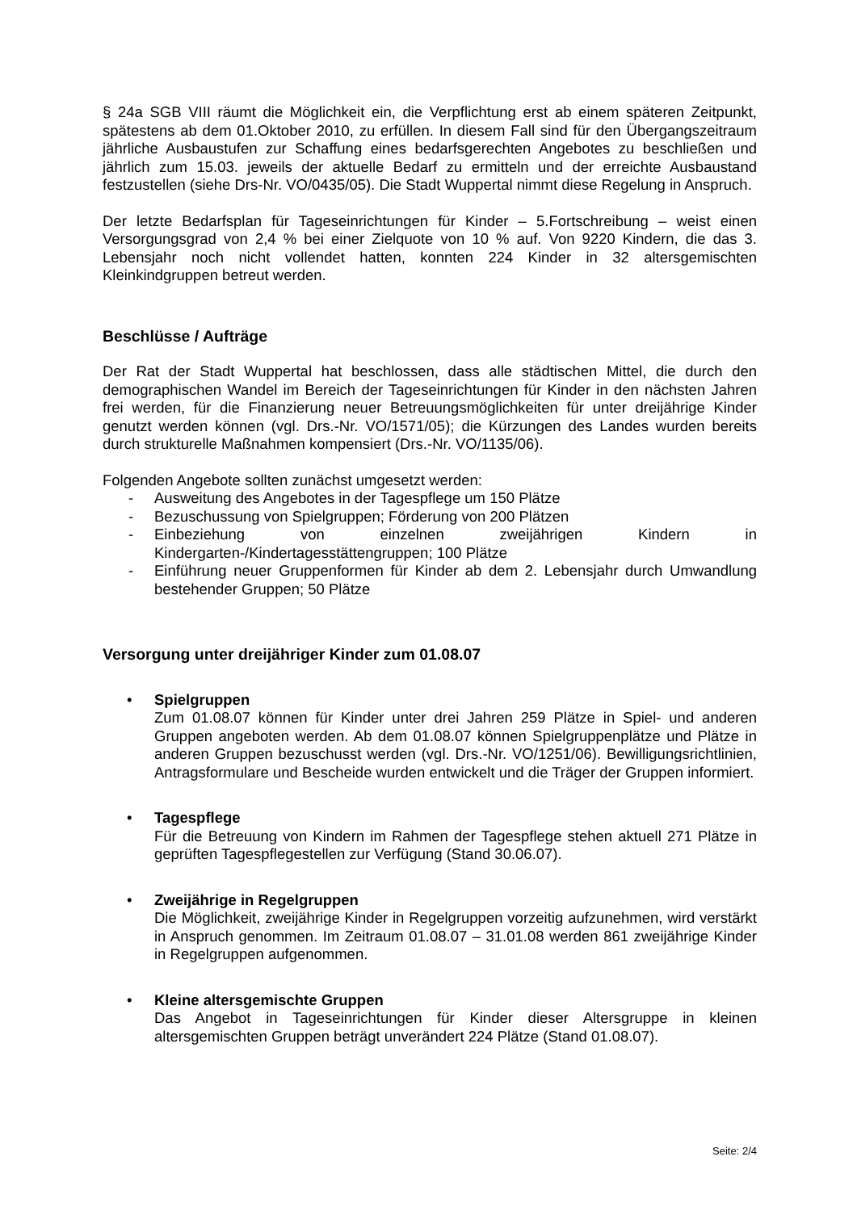§ 24a SGB VIII räumt die Möglichkeit ein, die Verpflichtung erst ab einem späteren Zeitpunkt, spätestens ab dem 01.Oktober 2010, zu erfüllen. In diesem Fall sind für den Übergangszeitraum jährliche Ausbaustufen zur Schaffung eines bedarfsgerechten Angebotes zu beschließen und jährlich zum 15.03. jeweils der aktuelle Bedarf zu ermitteln und der erreichte Ausbaustand festzustellen (siehe Drs-Nr. VO/0435/05). Die Stadt Wuppertal nimmt diese Regelung in Anspruch.
Der letzte Bedarfsplan für Tageseinrichtungen für Kinder – 5.Fortschreibung – weist einen Versorgungsgrad von 2,4 % bei einer Zielquote von 10 % auf. Von 9220 Kindern, die das 3. Lebensjahr noch nicht vollendet hatten, konnten 224 Kinder in 32 altersgemischten Kleinkindgruppen betreut werden.
Beschlüsse / Aufträge
Der Rat der Stadt Wuppertal hat beschlossen, dass alle städtischen Mittel, die durch den demographischen Wandel im Bereich der Tageseinrichtungen für Kinder in den nächsten Jahren frei werden, für die Finanzierung neuer Betreuungsmöglichkeiten für unter dreijährige Kinder genutzt werden können (vgl. Drs.-Nr. VO/1571/05); die Kürzungen des Landes wurden bereits durch strukturelle Maßnahmen kompensiert (Drs.-Nr. VO/1135/06).
Folgenden Angebote sollten zunächst umgesetzt werden:
- Ausweitung des Angebotes in der Tagespflege um 150 Plätze
- Bezuschussung von Spielgruppen; Förderung von 200 Plätzen
- Einbeziehung von einzelnen zweijährigen Kindern in Kindergarten-/Kindertagesstättengruppen; 100 Plätze
- Einführung neuer Gruppenformen für Kinder ab dem 2. Lebensjahr durch Umwandlung bestehender Gruppen; 50 Plätze
Versorgung unter dreijähriger Kinder zum 01.08.07
• Spielgruppen
Zum 01.08.07 können für Kinder unter drei Jahren 259 Plätze in Spiel- und anderen Gruppen angeboten werden. Ab dem 01.08.07 können Spielgruppenplätze und Plätze in anderen Gruppen bezuschusst werden (vgl. Drs.-Nr. VO/1251/06). Bewilligungsrichtlinien, Antragsformulare und Bescheide wurden entwickelt und die Träger der Gruppen informiert.
• Tagespflege
Für die Betreuung von Kindern im Rahmen der Tagespflege stehen aktuell 271 Plätze in geprüften Tagespflegestellen zur Verfügung (Stand 30.06.07).
• Zweijährige in Regelgruppen
Die Möglichkeit, zweijährige Kinder in Regelgruppen vorzeitig aufzunehmen, wird verstärkt in Anspruch genommen. Im Zeitraum 01.08.07 – 31.01.08 werden 861 zweijährige Kinder in Regelgruppen aufgenommen.
• Kleine altersgemischte Gruppen
Das Angebot in Tageseinrichtungen für Kinder dieser Altersgruppe in kleinen altersgemischten Gruppen beträgt unverändert 224 Plätze (Stand 01.08.07).
Seite: 2/4